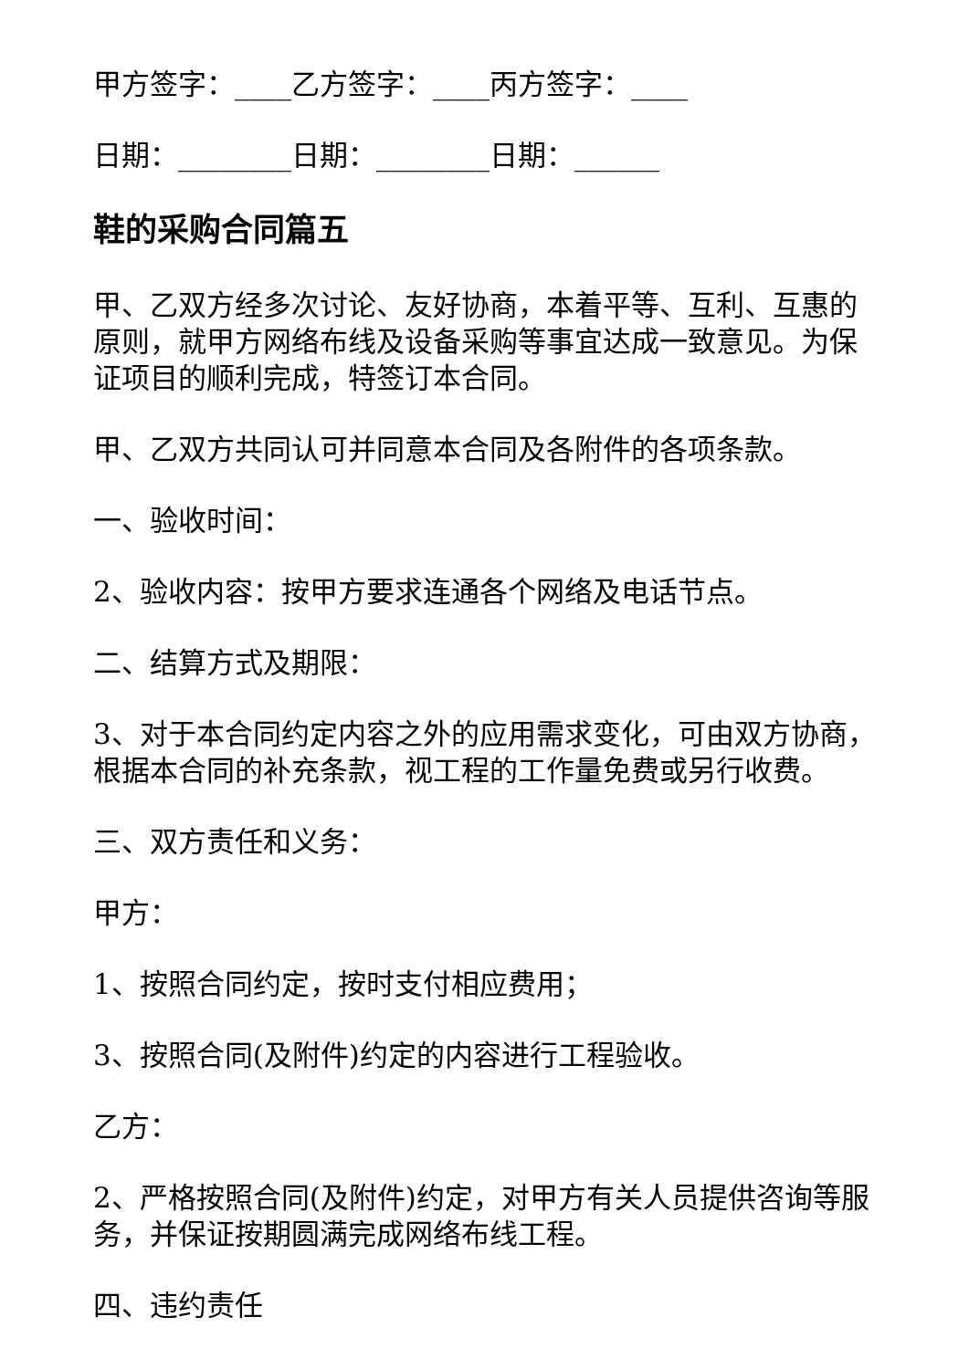甲方签字：____乙方签字：____丙方签字：____
日期：________日期：________日期：______
鞋的采购合同篇五
甲、乙双方经多次讨论、友好协商，本着平等、互利、互惠的原则，就甲方网络布线及设备采购等事宜达成一致意见。为保证项目的顺利完成，特签订本合同。
甲、乙双方共同认可并同意本合同及各附件的各项条款。
一、验收时间：
2、验收内容：按甲方要求连通各个网络及电话节点。
二、结算方式及期限：
3、对于本合同约定内容之外的应用需求变化，可由双方协商，根据本合同的补充条款，视工程的工作量免费或另行收费。
三、双方责任和义务：
甲方：
1、按照合同约定，按时支付相应费用；
3、按照合同(及附件)约定的内容进行工程验收。
乙方：
2、严格按照合同(及附件)约定，对甲方有关人员提供咨询等服务，并保证按期圆满完成网络布线工程。
四、违约责任